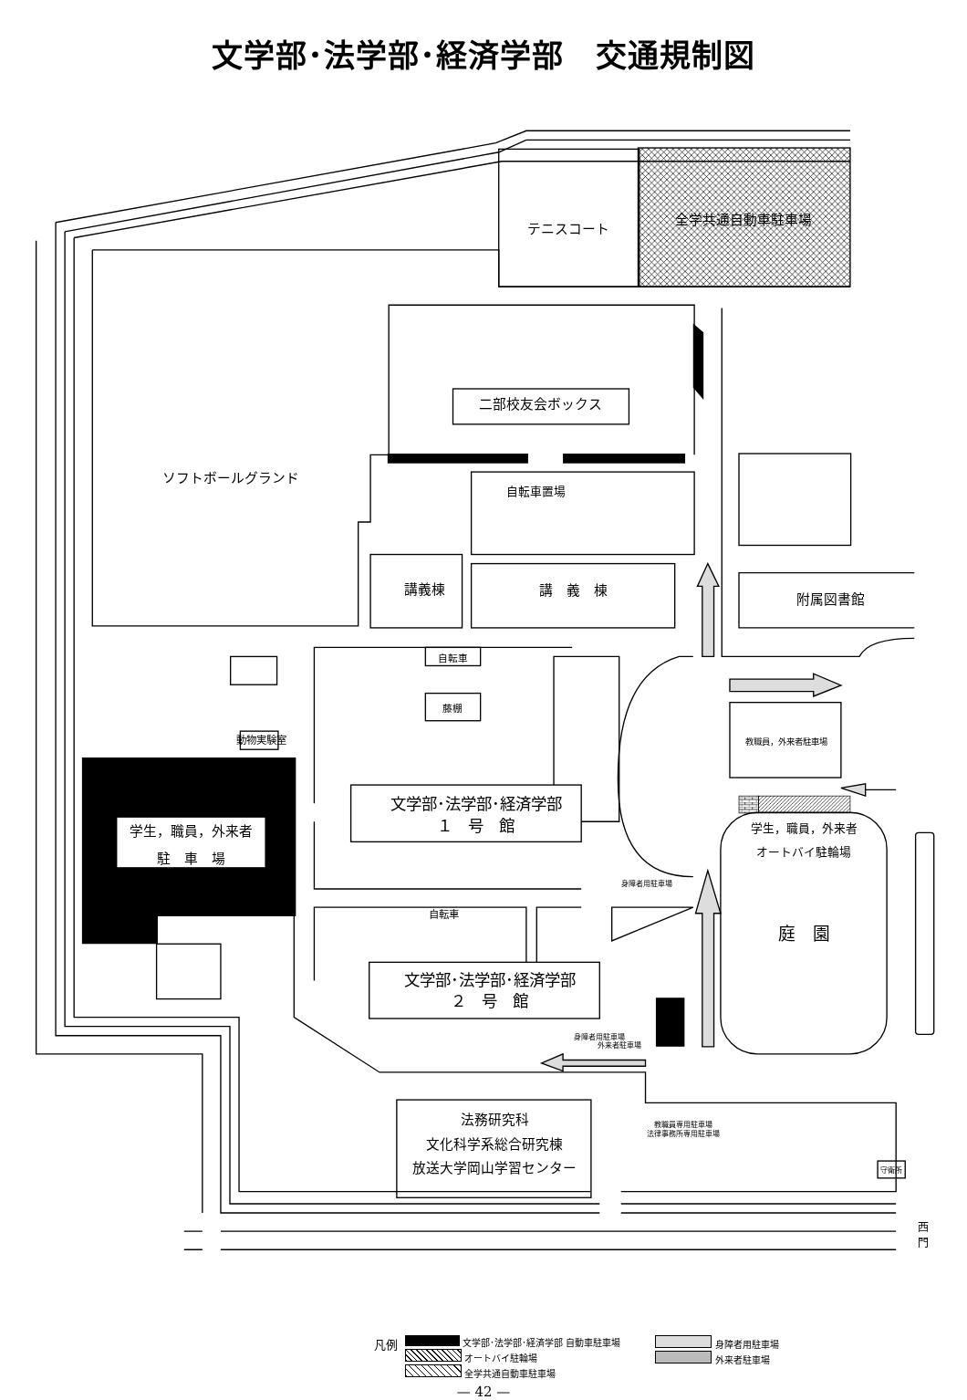文学部･法学部･経済学部　交通規制図
テニスコート
全学共通自動車駐車場
二部校友会ボックス
ソフトボールグランド
自転車置場
講義棟
講　義　棟
附属図書館
自転車
藤棚
動物実験室
教職員，外来者駐車場
学生，職員，外来者
駐　車　場
文学部･法学部･経済学部
１　号　館
学生，職員，外来者
オートバイ駐輪場
身障者用駐車場
自転車
庭　園
文学部･法学部･経済学部
２　号　館
身障者用駐車場
外来者駐車場
法務研究科
文化科学系総合研究棟
放送大学岡山学習センター
教職員専用駐車場
法律事務所専用駐車場
守衛所
西
門
凡例
文学部･法学部･経済学部 自動車駐車場
オートバイ駐輪場
全学共通自動車駐車場
身障者用駐車場
外来者駐車場
— 42 —